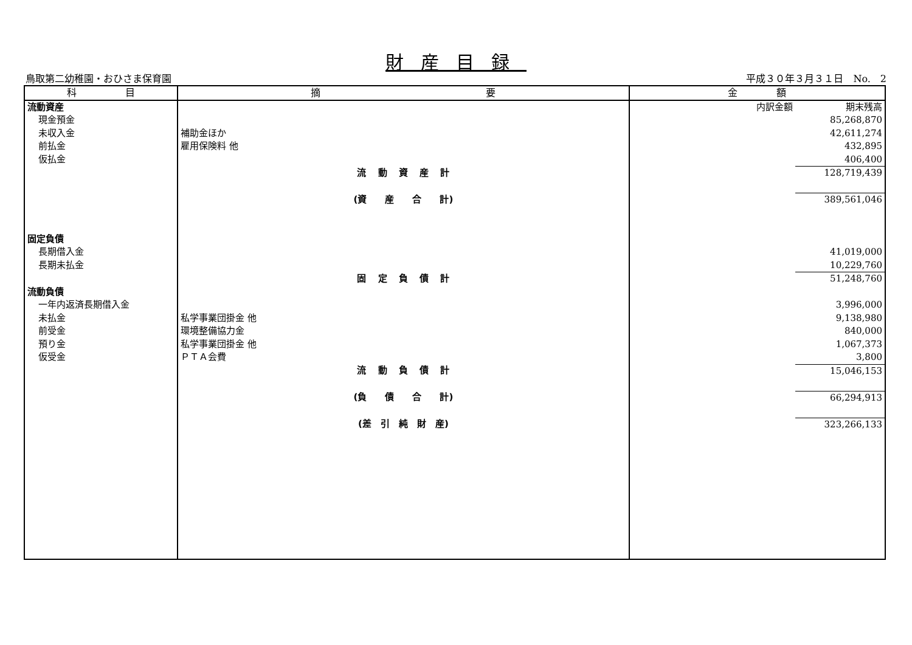財産目録
鳥取第二幼稚園・おひさま保育園 平成３０年３月３１日　No.　2
| 科 目 | 摘 要 | 金 額 | |
| --- | --- | --- | --- |
| 流動資産 | | 内訳金額 | 期末残高 |
| 現金預金 | | | 85,268,870 |
| 未収入金 | 補助金ほか | | 42,611,274 |
| 前払金 | 雇用保険料 他 | | 432,895 |
| 仮払金 | | | 406,400 |
| | 流 動 資 産 計 | | 128,719,439 |
| | (資 産 合 計) | | 389,561,046 |
| 固定負債 | | | |
| 長期借入金 | | | 41,019,000 |
| 長期未払金 | | | 10,229,760 |
| | 固 定 負 債 計 | | 51,248,760 |
| 流動負債 | | | |
| 一年内返済長期借入金 | | | 3,996,000 |
| 未払金 | 私学事業団掛金 他 | | 9,138,980 |
| 前受金 | 環境整備協力金 | | 840,000 |
| 預り金 | 私学事業団掛金 他 | | 1,067,373 |
| 仮受金 | ＰＴＡ会費 | | 3,800 |
| | 流 動 負 債 計 | | 15,046,153 |
| | (負 債 合 計) | | 66,294,913 |
| | (差 引 純 財 産) | | 323,266,133 |